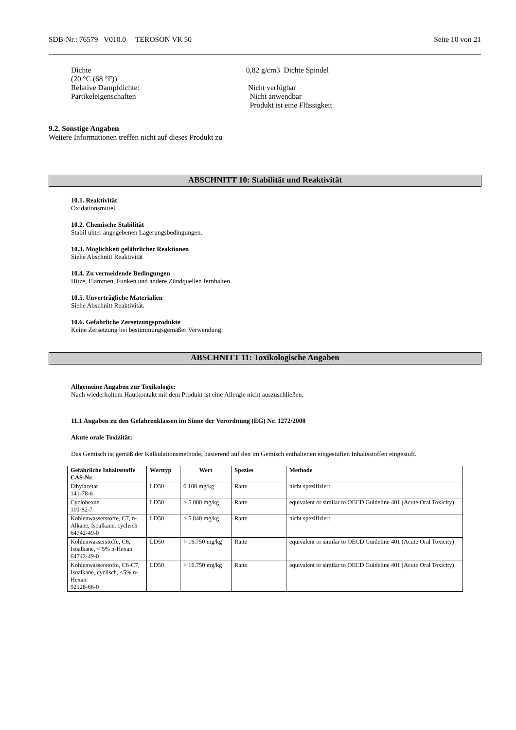SDB-Nr.: 76579 V010.0 TEROSON VR 50 Seite 10 von 21
| Dichte (20 °C (68 °F)) | 0,82 g/cm3 Dichte Spindel |
| Relative Dampfdichte: | Nicht verfügbar |
| Partikeleigenschaften | Nicht anwendbar Produkt ist eine Flüssigkeit |
9.2. Sonstige Angaben
Weitere Informationen treffen nicht auf dieses Produkt zu
ABSCHNITT 10: Stabilität und Reaktivität
10.1. Reaktivität
Oxidationsmittel.
10.2. Chemische Stabilität
Stabil unter angegebenen Lagerungsbedingungen.
10.3. Möglichkeit gefährlicher Reaktionen
Siehe Abschnitt Reaktivität
10.4. Zu vermeidende Bedingungen
Hitze, Flammen, Funken und andere Zündquellen fernhalten.
10.5. Unverträgliche Materialien
Siehe Abschnitt Reaktivität.
10.6. Gefährliche Zersetzungsprodukte
Keine Zersetzung bei bestimmungsgemäßer Verwendung.
ABSCHNITT 11: Toxikologische Angaben
Allgemeine Angaben zur Toxikologie:
Nach wiederholtem Hautkontakt mit dem Produkt ist eine Allergie nicht auszuschließen.
11.1 Angaben zu den Gefahrenklassen im Sinne der Verordnung (EG) Nr. 1272/2008
Akute orale Toxizität:
Das Gemisch ist gemäß der Kalkulationsmethode, basierend auf den im Gemisch enthaltenen eingestuften Inhaltsstoffen eingestuft.
| Gefährliche Inhaltsstoffe CAS-Nr. | Werttyp | Wert | Spezies | Methode |
| --- | --- | --- | --- | --- |
| Ethylacetat 141-78-6 | LD50 | 6.100 mg/kg | Ratte | nicht spezifiziert |
| Cyclohexan 110-82-7 | LD50 | > 5.000 mg/kg | Ratte | equivalent or similar to OECD Guideline 401 (Acute Oral Toxicity) |
| Kohlenwasserstoffe, C7, n-Alkane, Isoalkane, cyclisch 64742-49-0 | LD50 | > 5.840 mg/kg | Ratte | nicht spezifiziert |
| Kohlenwasserstoffe, C6, Isoalkane, < 5% n-Hexan 64742-49-0 | LD50 | > 16.750 mg/kg | Ratte | equivalent or similar to OECD Guideline 401 (Acute Oral Toxicity) |
| Kohlenwasserstoffe, C6-C7, Isoalkane, cyclisch, <5% n-Hexan 92128-66-0 | LD50 | > 16.750 mg/kg | Ratte | equivalent or similar to OECD Guideline 401 (Acute Oral Toxicity) |